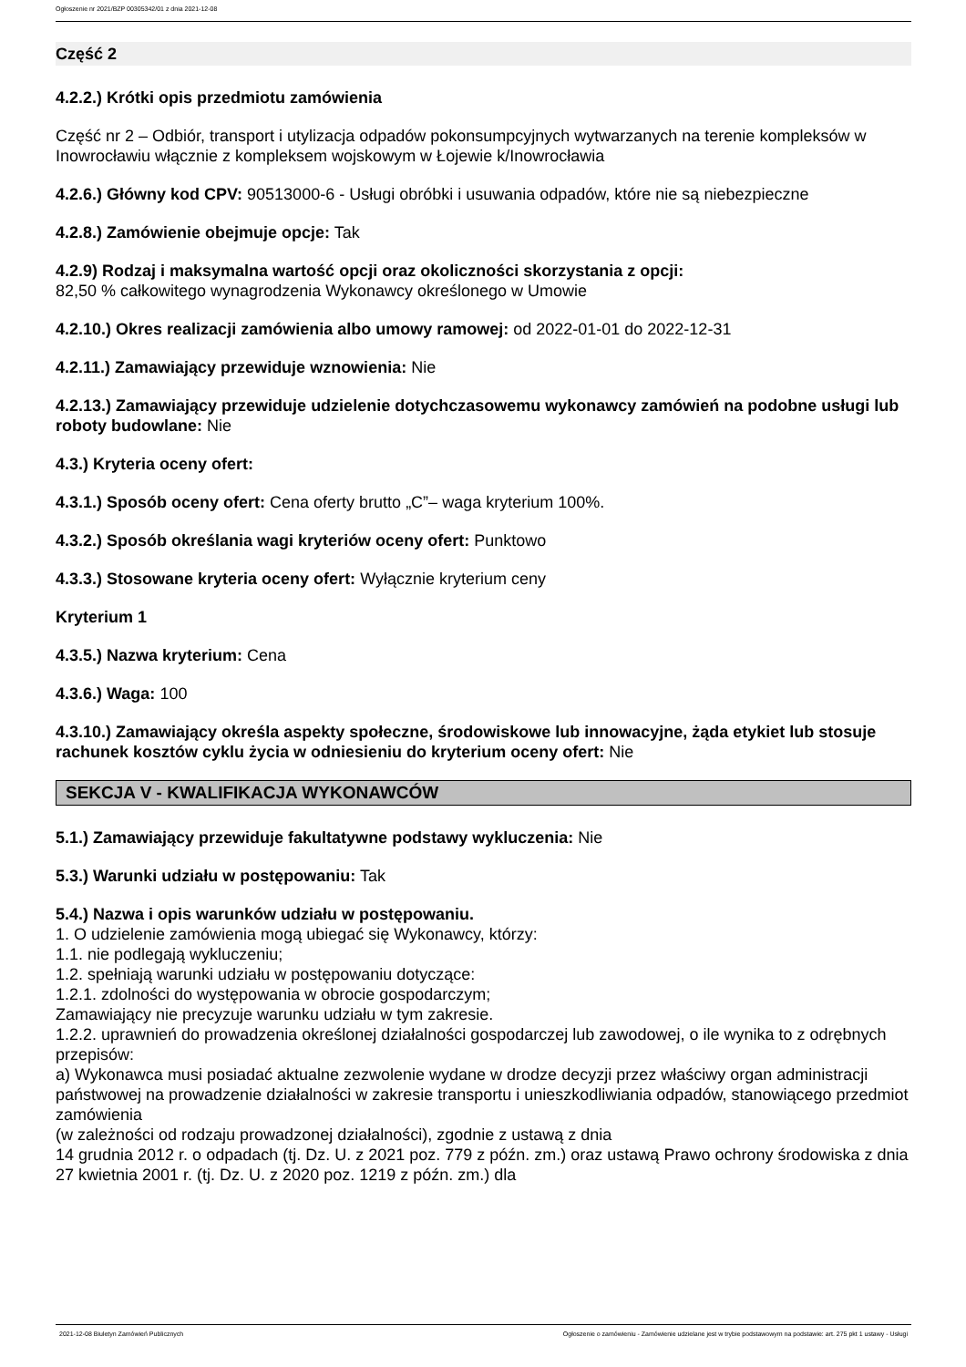Ogłoszenie nr 2021/BZP 00305342/01 z dnia 2021-12-08
Część 2
4.2.2.) Krótki opis przedmiotu zamówienia
Część nr 2 – Odbiór, transport i utylizacja odpadów pokonsumpcyjnych wytwarzanych na terenie kompleksów w Inowrocławiu włącznie z kompleksem wojskowym w Łojewie k/Inowrocławia
4.2.6.) Główny kod CPV: 90513000-6 - Usługi obróbki i usuwania odpadów, które nie są niebezpieczne
4.2.8.) Zamówienie obejmuje opcje: Tak
4.2.9) Rodzaj i maksymalna wartość opcji oraz okoliczności skorzystania z opcji:
82,50 % całkowitego wynagrodzenia Wykonawcy określonego w Umowie
4.2.10.) Okres realizacji zamówienia albo umowy ramowej: od 2022-01-01 do 2022-12-31
4.2.11.) Zamawiający przewiduje wznowienia: Nie
4.2.13.) Zamawiający przewiduje udzielenie dotychczasowemu wykonawcy zamówień na podobne usługi lub roboty budowlane: Nie
4.3.) Kryteria oceny ofert:
4.3.1.) Sposób oceny ofert: Cena oferty brutto „C”– waga kryterium 100%.
4.3.2.) Sposób określania wagi kryteriów oceny ofert: Punktowo
4.3.3.) Stosowane kryteria oceny ofert: Wyłącznie kryterium ceny
Kryterium 1
4.3.5.) Nazwa kryterium: Cena
4.3.6.) Waga: 100
4.3.10.) Zamawiający określa aspekty społeczne, środowiskowe lub innowacyjne, żąda etykiet lub stosuje rachunek kosztów cyklu życia w odniesieniu do kryterium oceny ofert: Nie
SEKCJA V - KWALIFIKACJA WYKONAWCÓW
5.1.) Zamawiający przewiduje fakultatywne podstawy wykluczenia: Nie
5.3.) Warunki udziału w postępowaniu: Tak
5.4.) Nazwa i opis warunków udziału w postępowaniu.
1. O udzielenie zamówienia mogą ubiegać się Wykonawcy, którzy:
1.1. nie podlegają wykluczeniu;
1.2. spełniają warunki udziału w postępowaniu dotyczące:
1.2.1. zdolności do występowania w obrocie gospodarczym;
Zamawiający nie precyzuje warunku udziału w tym zakresie.
1.2.2. uprawnień do prowadzenia określonej działalności gospodarczej lub zawodowej, o ile wynika to z odrębnych przepisów:
a) Wykonawca musi posiadać aktualne zezwolenie wydane w drodze decyzji przez właściwy organ administracji państwowej na prowadzenie działalności w zakresie transportu i unieszkodliwiania odpadów, stanowiącego przedmiot zamówienia
(w zależności od rodzaju prowadzonej działalności), zgodnie z ustawą z dnia
14 grudnia 2012 r. o odpadach (tj. Dz. U. z 2021 poz. 779 z późn. zm.) oraz ustawą Prawo ochrony środowiska z dnia 27 kwietnia 2001 r. (tj. Dz. U. z 2020 poz. 1219 z późn. zm.) dla
2021-12-08 Biuletyn Zamówień Publicznych Ogłoszenie o zamówieniu - Zamówienie udzielane jest w trybie podstawowym na podstawie: art. 275 pkt 1 ustawy - Usługi